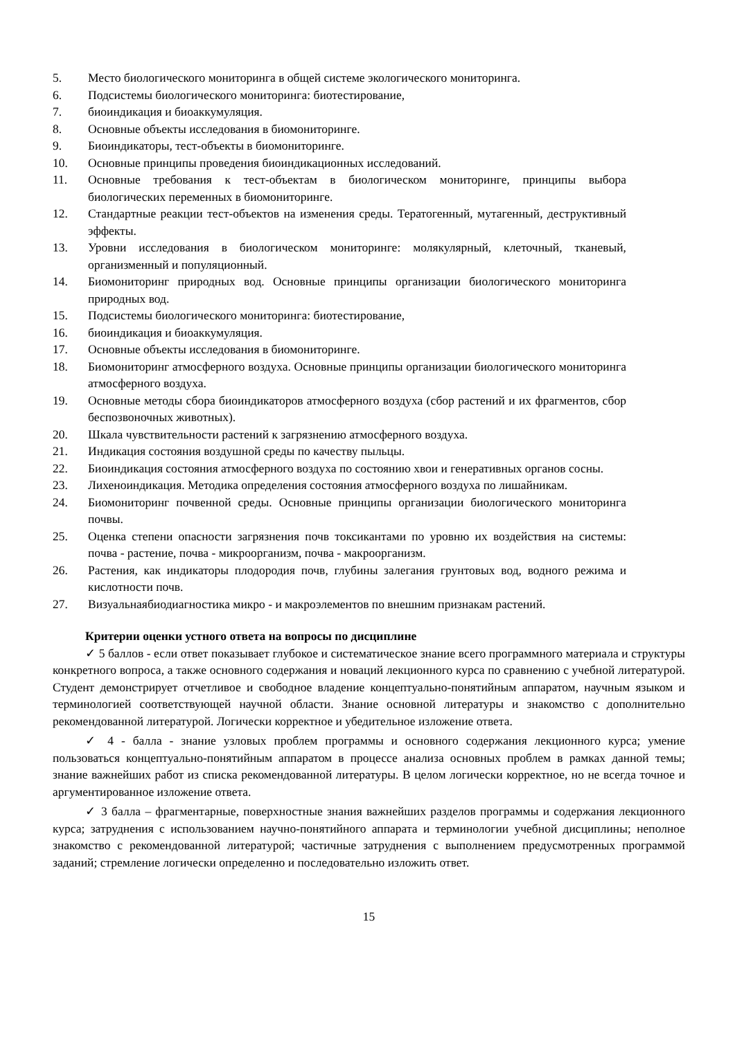5. Место биологического мониторинга в общей системе экологического мониторинга.
6. Подсистемы биологического мониторинга: биотестирование,
7. биоиндикация и биоаккумуляция.
8. Основные объекты исследования в биомониторинге.
9. Биоиндикаторы, тест-объекты в биомониторинге.
10. Основные принципы проведения биоиндикационных исследований.
11. Основные требования к тест-объектам в биологическом мониторинге, принципы выбора биологических переменных в биомониторинге.
12. Стандартные реакции тест-объектов на изменения среды. Тератогенный, мутагенный, деструктивный эффекты.
13. Уровни исследования в биологическом мониторинге: молякулярный, клеточный, тканевый, организменный и популяционный.
14. Биомониторинг природных вод. Основные принципы организации биологического мониторинга природных вод.
15. Подсистемы биологического мониторинга: биотестирование,
16. биоиндикация и биоаккумуляция.
17. Основные объекты исследования в биомониторинге.
18. Биомониторинг атмосферного воздуха. Основные принципы организации биологического мониторинга атмосферного воздуха.
19. Основные методы сбора биоиндикаторов атмосферного воздуха (сбор растений и их фрагментов, сбор беспозвоночных животных).
20. Шкала чувствительности растений к загрязнению атмосферного воздуха.
21. Индикация состояния воздушной среды по качеству пыльцы.
22. Биоиндикация состояния атмосферного воздуха по состоянию хвои и генеративных органов сосны.
23. Лихеноиндикация. Методика определения состояния атмосферного воздуха по лишайникам.
24. Биомониторинг почвенной среды. Основные принципы организации биологического мониторинга почвы.
25. Оценка степени опасности загрязнения почв токсикантами по уровню их воздействия на системы: почва - растение, почва - микроорганизм, почва - макроорганизм.
26. Растения, как индикаторы плодородия почв, глубины залегания грунтовых вод, водного режима и кислотности почв.
27. Визуальнаябиодиагностика микро - и макроэлементов по внешним признакам растений.
Критерии оценки устного ответа на вопросы по дисциплине
✓ 5 баллов - если ответ показывает глубокое и систематическое знание всего программного материала и структуры конкретного вопроса, а также основного содержания и новаций лекционного курса по сравнению с учебной литературой. Студент демонстрирует отчетливое и свободное владение концептуально-понятийным аппаратом, научным языком и терминологией соответствующей научной области. Знание основной литературы и знакомство с дополнительно рекомендованной литературой. Логически корректное и убедительное изложение ответа.
✓ 4 - балла - знание узловых проблем программы и основного содержания лекционного курса; умение пользоваться концептуально-понятийным аппаратом в процессе анализа основных проблем в рамках данной темы; знание важнейших работ из списка рекомендованной литературы. В целом логически корректное, но не всегда точное и аргументированное изложение ответа.
✓ 3 балла – фрагментарные, поверхностные знания важнейших разделов программы и содержания лекционного курса; затруднения с использованием научно-понятийного аппарата и терминологии учебной дисциплины; неполное знакомство с рекомендованной литературой; частичные затруднения с выполнением предусмотренных программой заданий; стремление логически определенно и последовательно изложить ответ.
15